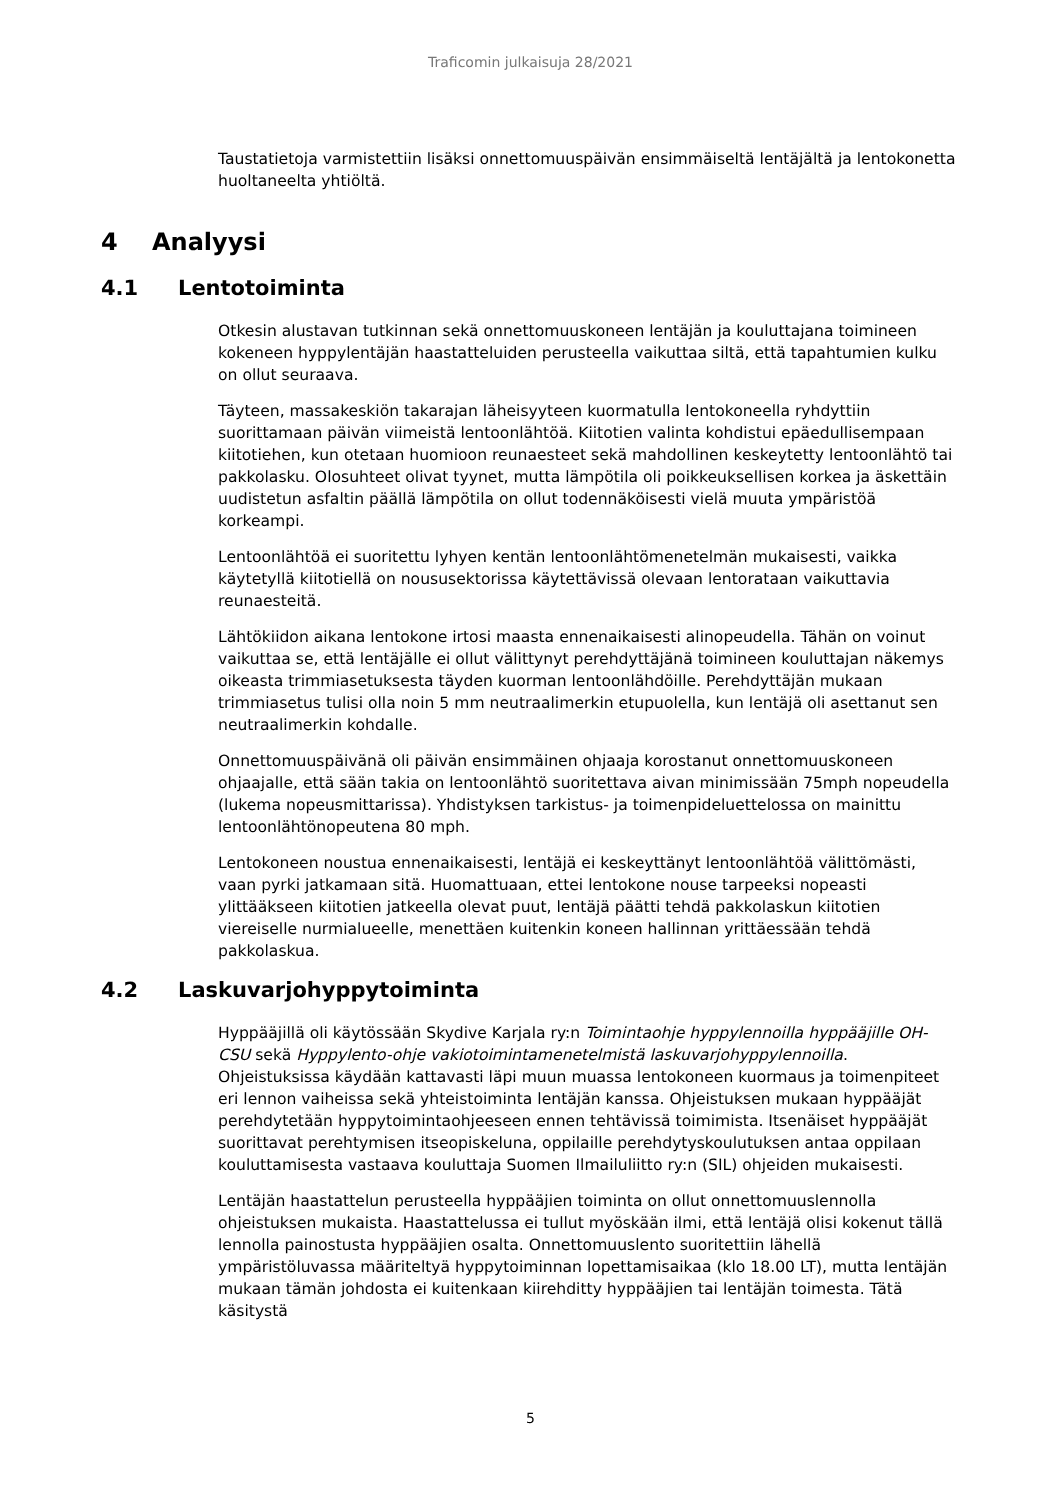Traficomin julkaisuja 28/2021
Taustatietoja varmistettiin lisäksi onnettomuuspäivän ensimmäiseltä lentäjältä ja lentokonetta huoltaneelta yhtiöltä.
4 Analyysi
4.1 Lentotoiminta
Otkesin alustavan tutkinnan sekä onnettomuuskoneen lentäjän ja kouluttajana toimineen kokeneen hyppylentäjän haastatteluiden perusteella vaikuttaa siltä, että tapahtumien kulku on ollut seuraava.
Täyteen, massakeskiön takarajan läheisyyteen kuormatulla lentokoneella ryhdyttiin suorittamaan päivän viimeistä lentoonlähtöä. Kiitotien valinta kohdistui epäedullisempaan kiitotiehen, kun otetaan huomioon reunaesteet sekä mahdollinen keskeytetty lentoonlähtö tai pakkolasku. Olosuhteet olivat tyynet, mutta lämpötila oli poikkeuksellisen korkea ja äskettäin uudistetun asfaltin päällä lämpötila on ollut todennäköisesti vielä muuta ympäristöä korkeampi.
Lentoonlähtöä ei suoritettu lyhyen kentän lentoonlähtömenetelmän mukaisesti, vaikka käytetyllä kiitotiellä on noususektorissa käytettävissä olevaan lentorataan vaikuttavia reunaesteitä.
Lähtökiidon aikana lentokone irtosi maasta ennenaikaisesti alinopeudella. Tähän on voinut vaikuttaa se, että lentäjälle ei ollut välittynyt perehdyttäjänä toimineen kouluttajan näkemys oikeasta trimmiasetuksesta täyden kuorman lentoonlähdöille. Perehdyttäjän mukaan trimmiasetus tulisi olla noin 5 mm neutraalimerkin etupuolella, kun lentäjä oli asettanut sen neutraalimerkin kohdalle.
Onnettomuuspäivänä oli päivän ensimmäinen ohjaaja korostanut onnettomuuskoneen ohjaajalle, että sään takia on lentoonlähtö suoritettava aivan minimissään 75mph nopeudella (lukema nopeusmittarissa). Yhdistyksen tarkistus- ja toimenpideluettelossa on mainittu lentoonlähtönopeutena 80 mph.
Lentokoneen noustua ennenaikaisesti, lentäjä ei keskeyttänyt lentoonlähtöä välittömästi, vaan pyrki jatkamaan sitä. Huomattuaan, ettei lentokone nouse tarpeeksi nopeasti ylittääkseen kiitotien jatkeella olevat puut, lentäjä päätti tehdä pakkolaskun kiitotien viereiselle nurmialueelle, menettäen kuitenkin koneen hallinnan yrittäessään tehdä pakkolaskua.
4.2 Laskuvarjohyppytoiminta
Hyppääjillä oli käytössään Skydive Karjala ry:n Toimintaohje hyppylennoilla hyppääjille OH-CSU sekä Hyppylento-ohje vakiotoimintamenetelmistä laskuvarjohyppylennoilla. Ohjeistuksissa käydään kattavasti läpi muun muassa lentokoneen kuormaus ja toimenpiteet eri lennon vaiheissa sekä yhteistoiminta lentäjän kanssa. Ohjeistuksen mukaan hyppääjät perehdytetään hyppytoimintaohjeeseen ennen tehtävissä toimimista. Itsenäiset hyppääjät suorittavat perehtymisen itseopiskeluna, oppilaille perehdytyskoulutuksen antaa oppilaan kouluttamisesta vastaava kouluttaja Suomen Ilmailuliitto ry:n (SIL) ohjeiden mukaisesti.
Lentäjän haastattelun perusteella hyppääjien toiminta on ollut onnettomuuslennolla ohjeistuksen mukaista. Haastattelussa ei tullut myöskään ilmi, että lentäjä olisi kokenut tällä lennolla painostusta hyppääjien osalta. Onnettomuuslento suoritettiin lähellä ympäristöluvassa määriteltyä hyppytoiminnan lopettamisaikaa (klo 18.00 LT), mutta lentäjän mukaan tämän johdosta ei kuitenkaan kiirehditty hyppääjien tai lentäjän toimesta. Tätä käsitystä
5